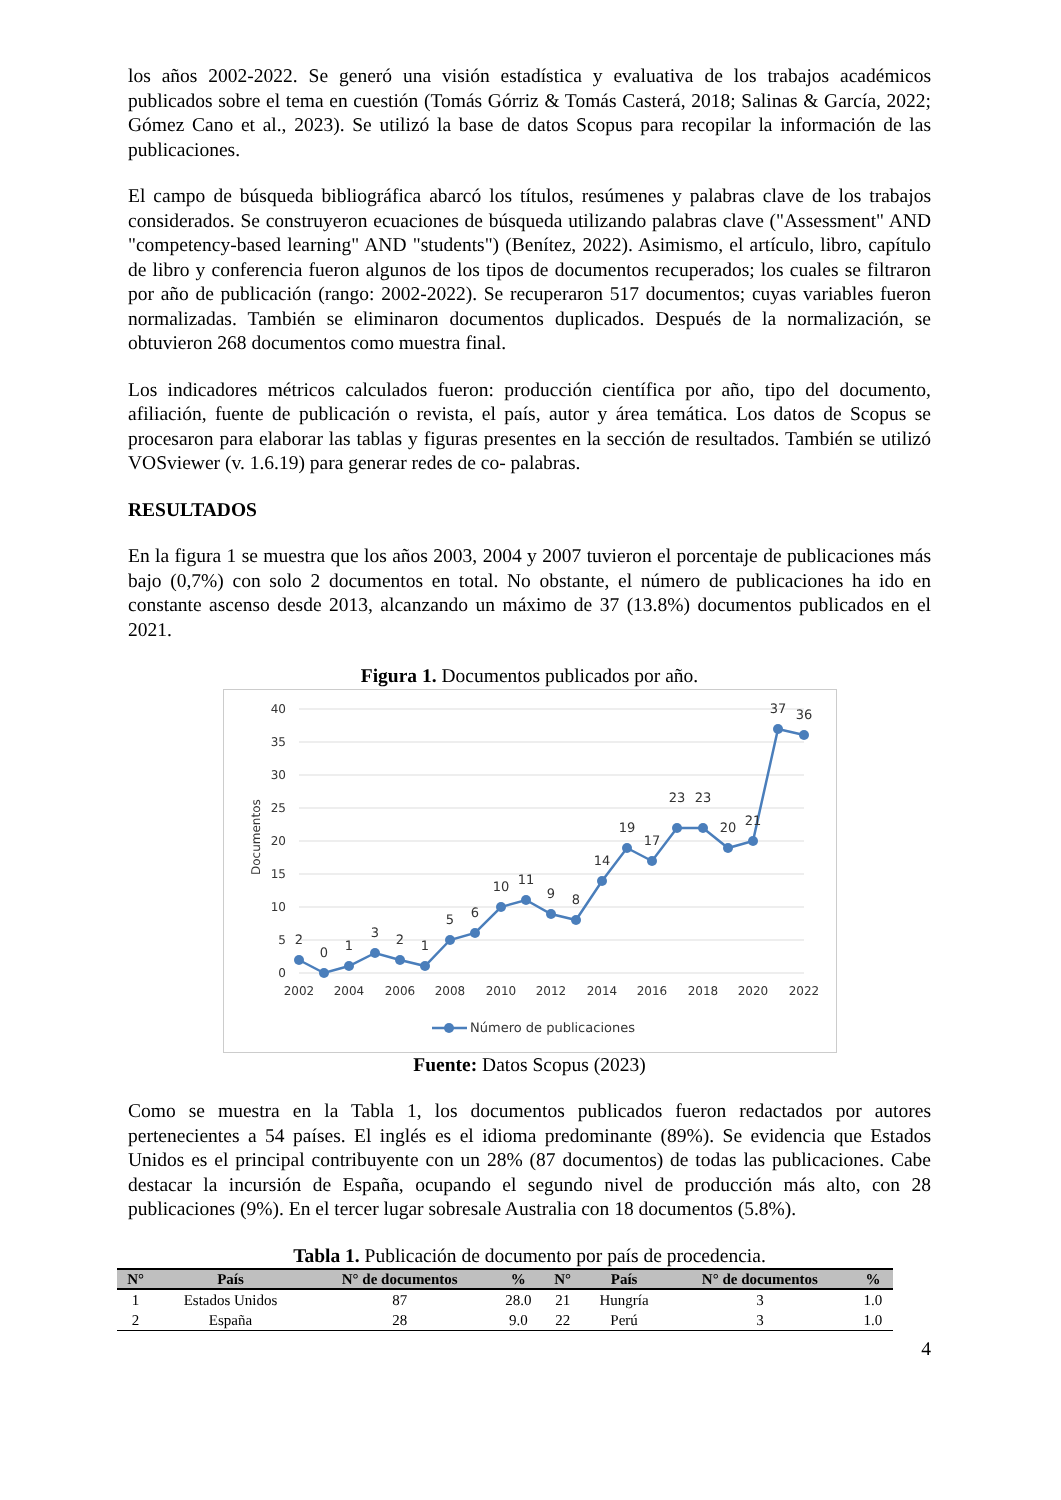los años 2002-2022. Se generó una visión estadística y evaluativa de los trabajos académicos publicados sobre el tema en cuestión (Tomás Górriz & Tomás Casterá, 2018; Salinas & García, 2022; Gómez Cano et al., 2023). Se utilizó la base de datos Scopus para recopilar la información de las publicaciones.
El campo de búsqueda bibliográfica abarcó los títulos, resúmenes y palabras clave de los trabajos considerados. Se construyeron ecuaciones de búsqueda utilizando palabras clave ("Assessment" AND "competency-based learning" AND "students") (Benítez, 2022). Asimismo, el artículo, libro, capítulo de libro y conferencia fueron algunos de los tipos de documentos recuperados; los cuales se filtraron por año de publicación (rango: 2002-2022). Se recuperaron 517 documentos; cuyas variables fueron normalizadas. También se eliminaron documentos duplicados. Después de la normalización, se obtuvieron 268 documentos como muestra final.
Los indicadores métricos calculados fueron: producción científica por año, tipo del documento, afiliación, fuente de publicación o revista, el país, autor y área temática. Los datos de Scopus se procesaron para elaborar las tablas y figuras presentes en la sección de resultados. También se utilizó VOSviewer (v. 1.6.19) para generar redes de co- palabras.
RESULTADOS
En la figura 1 se muestra que los años 2003, 2004 y 2007 tuvieron el porcentaje de publicaciones más bajo (0,7%) con solo 2 documentos en total. No obstante, el número de publicaciones ha ido en constante ascenso desde 2013, alcanzando un máximo de 37 (13.8%) documentos publicados en el 2021.
Figura 1. Documentos publicados por año.
40
35
30
25
20
15
10
5
0
Documentos
2
0
1
3
2
1
5
6
10
11
9
8
14
19
17
23
23
20
21
37
36
2002
2004
2006
2008
2010
2012
2014
2016
2018
2020
2022
Número de publicaciones
Fuente: Datos Scopus (2023)
Como se muestra en la Tabla 1, los documentos publicados fueron redactados por autores pertenecientes a 54 países. El inglés es el idioma predominante (89%). Se evidencia que Estados Unidos es el principal contribuyente con un 28% (87 documentos) de todas las publicaciones. Cabe destacar la incursión de España, ocupando el segundo nivel de producción más alto, con 28 publicaciones (9%). En el tercer lugar sobresale Australia con 18 documentos (5.8%).
Tabla 1. Publicación de documento por país de procedencia.
| N° | País | N° de documentos | % | N° | País | N° de documentos | % |
| --- | --- | --- | --- | --- | --- | --- | --- |
| 1 | Estados Unidos | 87 | 28.0 | 21 | Hungría | 3 | 1.0 |
| 2 | España | 28 | 9.0 | 22 | Perú | 3 | 1.0 |
4